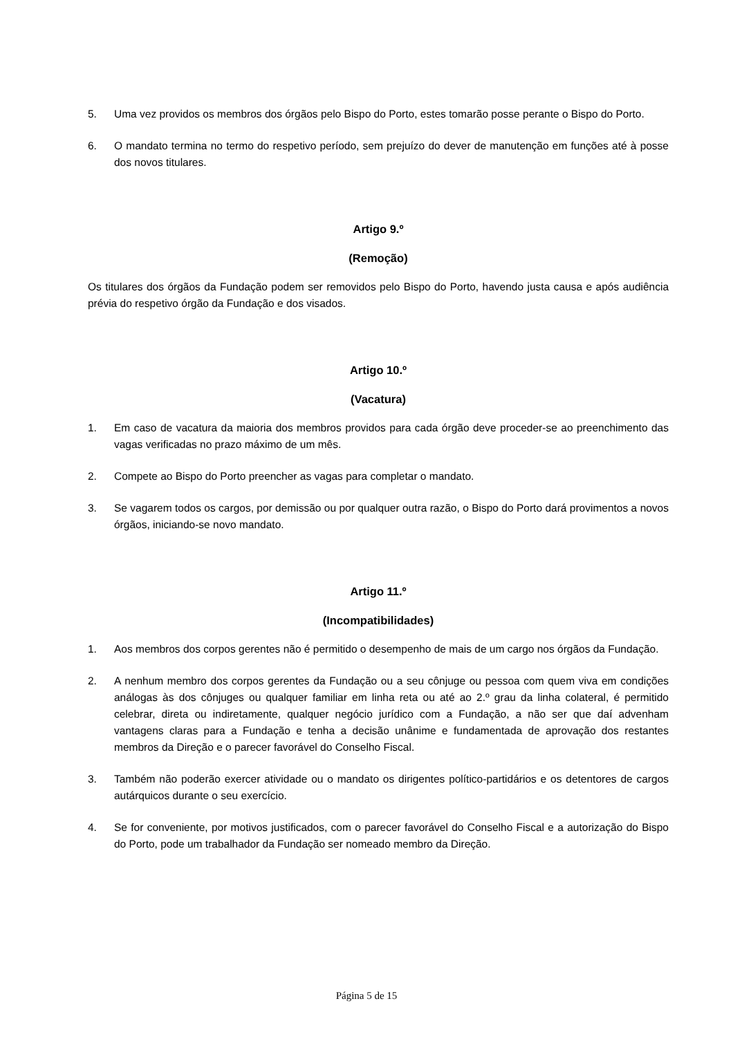5. Uma vez providos os membros dos órgãos pelo Bispo do Porto, estes tomarão posse perante o Bispo do Porto.
6. O mandato termina no termo do respetivo período, sem prejuízo do dever de manutenção em funções até à posse dos novos titulares.
Artigo 9.º
(Remoção)
Os titulares dos órgãos da Fundação podem ser removidos pelo Bispo do Porto, havendo justa causa e após audiência prévia do respetivo órgão da Fundação e dos visados.
Artigo 10.º
(Vacatura)
1. Em caso de vacatura da maioria dos membros providos para cada órgão deve proceder-se ao preenchimento das vagas verificadas no prazo máximo de um mês.
2. Compete ao Bispo do Porto preencher as vagas para completar o mandato.
3. Se vagarem todos os cargos, por demissão ou por qualquer outra razão, o Bispo do Porto dará provimentos a novos órgãos, iniciando-se novo mandato.
Artigo 11.º
(Incompatibilidades)
1. Aos membros dos corpos gerentes não é permitido o desempenho de mais de um cargo nos órgãos da Fundação.
2. A nenhum membro dos corpos gerentes da Fundação ou a seu cônjuge ou pessoa com quem viva em condições análogas às dos cônjuges ou qualquer familiar em linha reta ou até ao 2.º grau da linha colateral, é permitido celebrar, direta ou indiretamente, qualquer negócio jurídico com a Fundação, a não ser que daí advenham vantagens claras para a Fundação e tenha a decisão unânime e fundamentada de aprovação dos restantes membros da Direção e o parecer favorável do Conselho Fiscal.
3. Também não poderão exercer atividade ou o mandato os dirigentes político-partidários e os detentores de cargos autárquicos durante o seu exercício.
4. Se for conveniente, por motivos justificados, com o parecer favorável do Conselho Fiscal e a autorização do Bispo do Porto, pode um trabalhador da Fundação ser nomeado membro da Direção.
Página 5 de 15